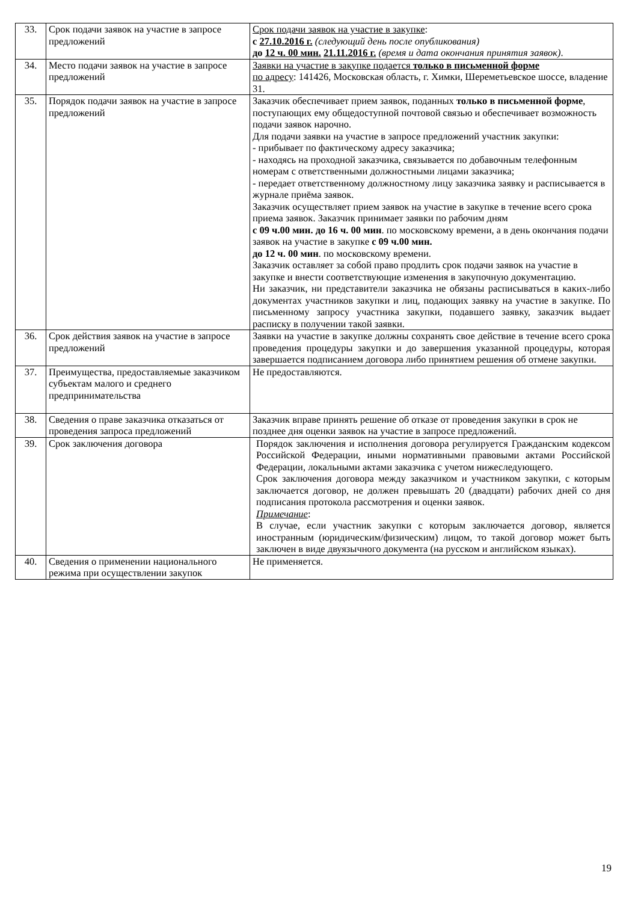| 33. | Срок подачи заявок на участие в запросе предложений | Срок подачи заявок на участие в закупке : с 27.10.2016 г. (следующий день после опубликования) до 12 ч. 00 мин. 21.11.2016 г. (время и дата окончания принятия заявок) . |
| 34. | Место подачи заявок на участие в запросе предложений | Заявки на участие в закупке подается только в письменной форме по адресу : 141426, Московская область, г. Химки, Шереметьевское шоссе, владение 31. |
| 35. | Порядок подачи заявок на участие в запросе предложений | Заказчик обеспечивает прием заявок, поданных только в письменной форме , поступающих ему общедоступной почтовой связью и обеспечивает возможность подачи заявок нарочно. Для подачи заявки на участие в запросе предложений участник закупки: - прибывает по фактическому адресу заказчика; - находясь на проходной заказчика, связывается по добавочным телефонным номерам с ответственными должностными лицами заказчика; - передает ответственному должностному лицу заказчика заявку и расписывается в журнале приёма заявок. Заказчик осуществляет прием заявок на участие в закупке в течение всего срока приема заявок. Заказчик принимает заявки по рабочим дням с 09 ч.00 мин. до 16 ч. 00 мин . по московскому времени, а в день окончания подачи заявок на участие в закупке с 09 ч.00 мин. до 12 ч. 00 мин . по московскому времени. Заказчик оставляет за собой право продлить срок подачи заявок на участие в закупке и внести соответствующие изменения в закупочную документацию. Ни заказчик, ни представители заказчика не обязаны расписываться в каких-либо документах участников закупки и лиц, подающих заявку на участие в закупке. По письменному запросу участника закупки, подавшего заявку, заказчик выдает расписку в получении такой заявки. |
| 36. | Срок действия заявок на участие в запросе предложений | Заявки на участие в закупке должны сохранять свое действие в течение всего срока проведения процедуры закупки и до завершения указанной процедуры, которая завершается подписанием договора либо принятием решения об отмене закупки. |
| 37. | Преимущества, предоставляемые заказчиком субъектам малого и среднего предпринимательства | Не предоставляются. |
| 38. | Сведения о праве заказчика отказаться от проведения запроса предложений | Заказчик вправе принять решение об отказе от проведения закупки в срок не позднее дня оценки заявок на участие в запросе предложений. |
| 39. | Срок заключения договора | Порядок заключения и исполнения договора регулируется Гражданским кодексом Российской Федерации, иными нормативными правовыми актами Российской Федерации, локальными актами заказчика с учетом нижеследующего. Срок заключения договора между заказчиком и участником закупки, с которым заключается договор, не должен превышать 20 (двадцати) рабочих дней со дня подписания протокола рассмотрения и оценки заявок. Примечание : В случае, если участник закупки с которым заключается договор, является иностранным (юридическим/физическим) лицом, то такой договор может быть заключен в виде двуязычного документа (на русском и английском языках). |
| 40. | Сведения о применении национального режима при осуществлении закупок | Не применяется. |
19